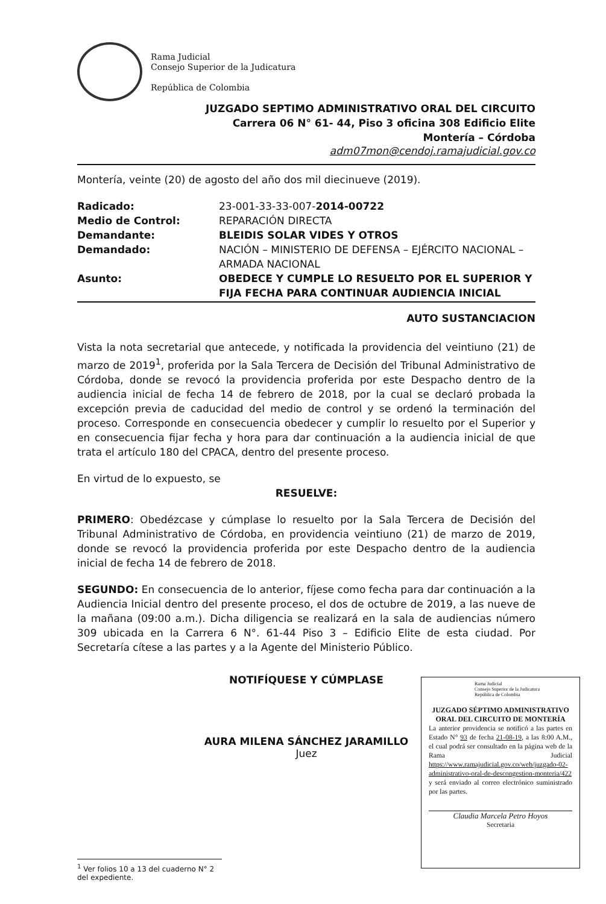Rama Judicial
Consejo Superior de la Judicatura
República de Colombia
JUZGADO SEPTIMO ADMINISTRATIVO ORAL DEL CIRCUITO
Carrera 06 N° 61- 44, Piso 3 oficina 308 Edificio Elite
Montería – Córdoba
adm07mon@cendoj.ramajudicial.gov.co
Montería, veinte (20) de agosto del año dos mil diecinueve (2019).
| Radicado: | 23-001-33-33-007- 2014-00722 |
| Medio de Control: | REPARACIÓN DIRECTA |
| Demandante: | BLEIDIS SOLAR VIDES Y OTROS |
| Demandado: | NACIÓN – MINISTERIO DE DEFENSA – EJÉRCITO NACIONAL – ARMADA NACIONAL |
| Asunto: | OBEDECE Y CUMPLE LO RESUELTO POR EL SUPERIOR Y FIJA FECHA PARA CONTINUAR AUDIENCIA INICIAL |
AUTO SUSTANCIACION
Vista la nota secretarial que antecede, y notificada la providencia del veintiuno (21) de marzo de 2019<sup>1</sup>, proferida por la Sala Tercera de Decisión del Tribunal Administrativo de Córdoba, donde se revocó la providencia proferida por este Despacho dentro de la audiencia inicial de fecha 14 de febrero de 2018, por la cual se declaró probada la excepción previa de caducidad del medio de control y se ordenó la terminación del proceso. Corresponde en consecuencia obedecer y cumplir lo resuelto por el Superior y en consecuencia fijar fecha y hora para dar continuación a la audiencia inicial de que trata el artículo 180 del CPACA, dentro del presente proceso.
En virtud de lo expuesto, se
RESUELVE:
PRIMERO: Obedézcase y cúmplase lo resuelto por la Sala Tercera de Decisión del Tribunal Administrativo de Córdoba, en providencia veintiuno (21) de marzo de 2019, donde se revocó la providencia proferida por este Despacho dentro de la audiencia inicial de fecha 14 de febrero de 2018.
SEGUNDO: En consecuencia de lo anterior, fíjese como fecha para dar continuación a la Audiencia Inicial dentro del presente proceso, el dos de octubre de 2019, a las nueve de la mañana (09:00 a.m.). Dicha diligencia se realizará en la sala de audiencias número 309 ubicada en la Carrera 6 N°. 61-44 Piso 3 – Edificio Elite de esta ciudad. Por Secretaría cítese a las partes y a la Agente del Ministerio Público.
NOTIFÍQUESE Y CÚMPLASE
AURA MILENA SÁNCHEZ JARAMILLO
Juez
Rama Judicial
Consejo Superior de la Judicatura
República de Colombia
JUZGADO SÉPTIMO ADMINISTRATIVO ORAL DEL CIRCUITO DE MONTERÍA
La anterior providencia se notificó a las partes en Estado N° 93 de fecha 21-08-19, a las 8:00 A.M., el cual podrá ser consultado en la página web de la Rama Judicial https://www.ramajudicial.gov.co/web/juzgado-02-administrativo-oral-de-descongestion-monteria/422 y será enviado al correo electrónico suministrado por las partes.
Claudia Marcela Petro Hoyos
Secretaria
<sup>1</sup> Ver folios 10 a 13 del cuaderno N° 2 del expediente.